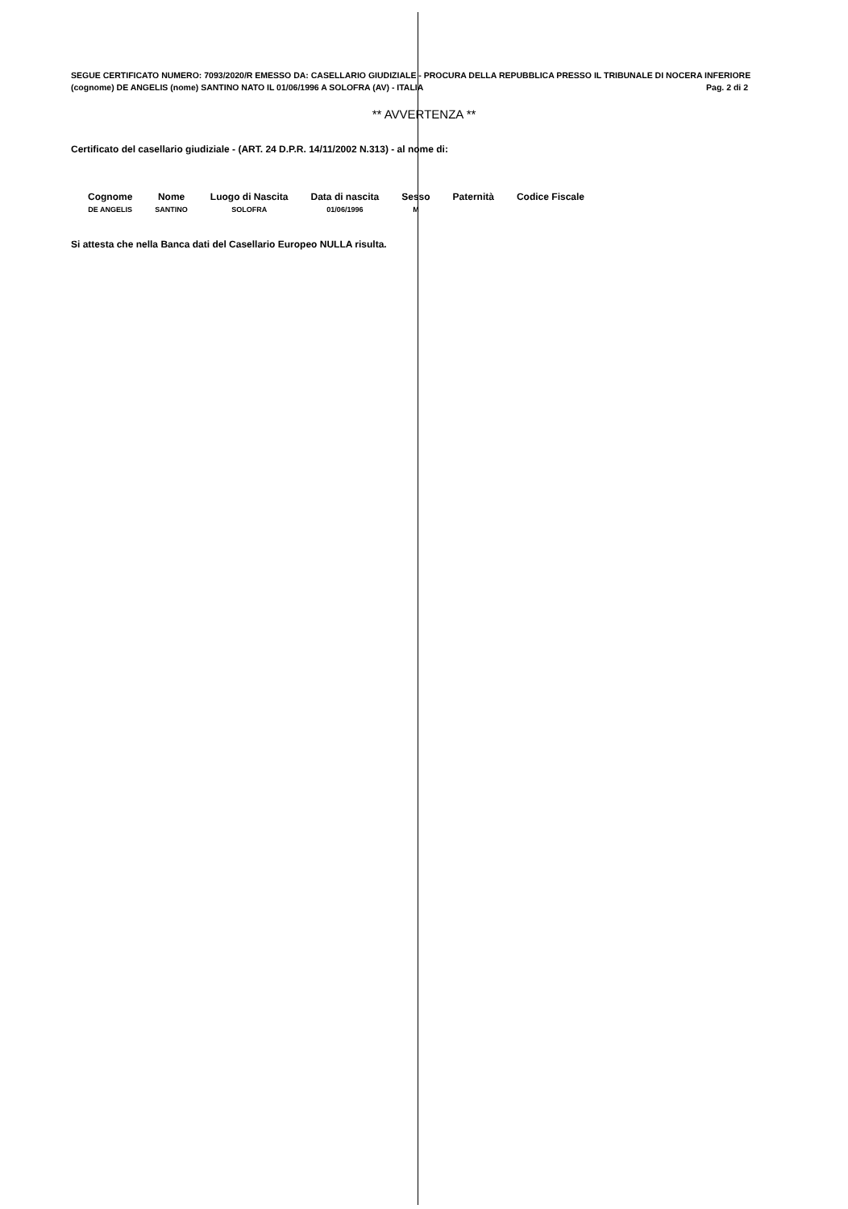SEGUE CERTIFICATO NUMERO: 7093/2020/R EMESSO DA: CASELLARIO GIUDIZIALE - PROCURA DELLA REPUBBLICA PRESSO IL TRIBUNALE DI NOCERA INFERIORE
(cognome) DE ANGELIS (nome) SANTINO NATO IL 01/06/1996 A SOLOFRA (AV) - ITALIA Pag. 2 di 2
** AVVERTENZA **
Certificato del casellario giudiziale - (ART. 24 D.P.R. 14/11/2002 N.313) - al nome di:
| Cognome | Nome | Luogo di Nascita | Data di nascita | Sesso | Paternità | Codice Fiscale |
| --- | --- | --- | --- | --- | --- | --- |
| DE ANGELIS | SANTINO | SOLOFRA | 01/06/1996 | M | | |
Si attesta che nella Banca dati del Casellario Europeo NULLA risulta.